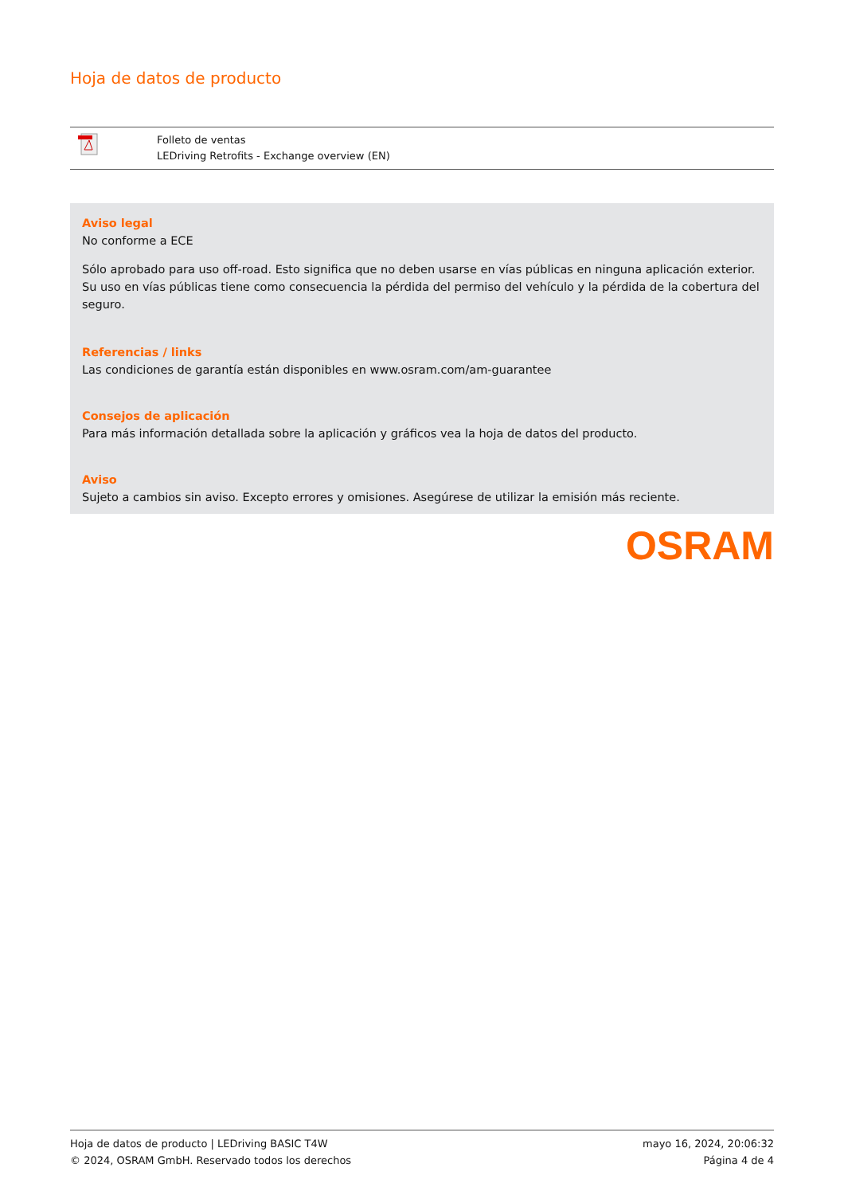Hoja de datos de producto
| | Folleto de ventas LEDriving Retrofits - Exchange overview (EN) |
Aviso legal
No conforme a ECE
Sólo aprobado para uso off-road. Esto significa que no deben usarse en vías públicas en ninguna aplicación exterior. Su uso en vías públicas tiene como consecuencia la pérdida del permiso del vehículo y la pérdida de la cobertura del seguro.
Referencias / links
Las condiciones de garantía están disponibles en www.osram.com/am-guarantee
Consejos de aplicación
Para más información detallada sobre la aplicación y gráficos vea la hoja de datos del producto.
Aviso
Sujeto a cambios sin aviso. Excepto errores y omisiones. Asegúrese de utilizar la emisión más reciente.
OSRAM
Hoja de datos de producto | LEDriving BASIC T4W
© 2024, OSRAM GmbH. Reservado todos los derechos
mayo 16, 2024, 20:06:32
Página 4 de 4